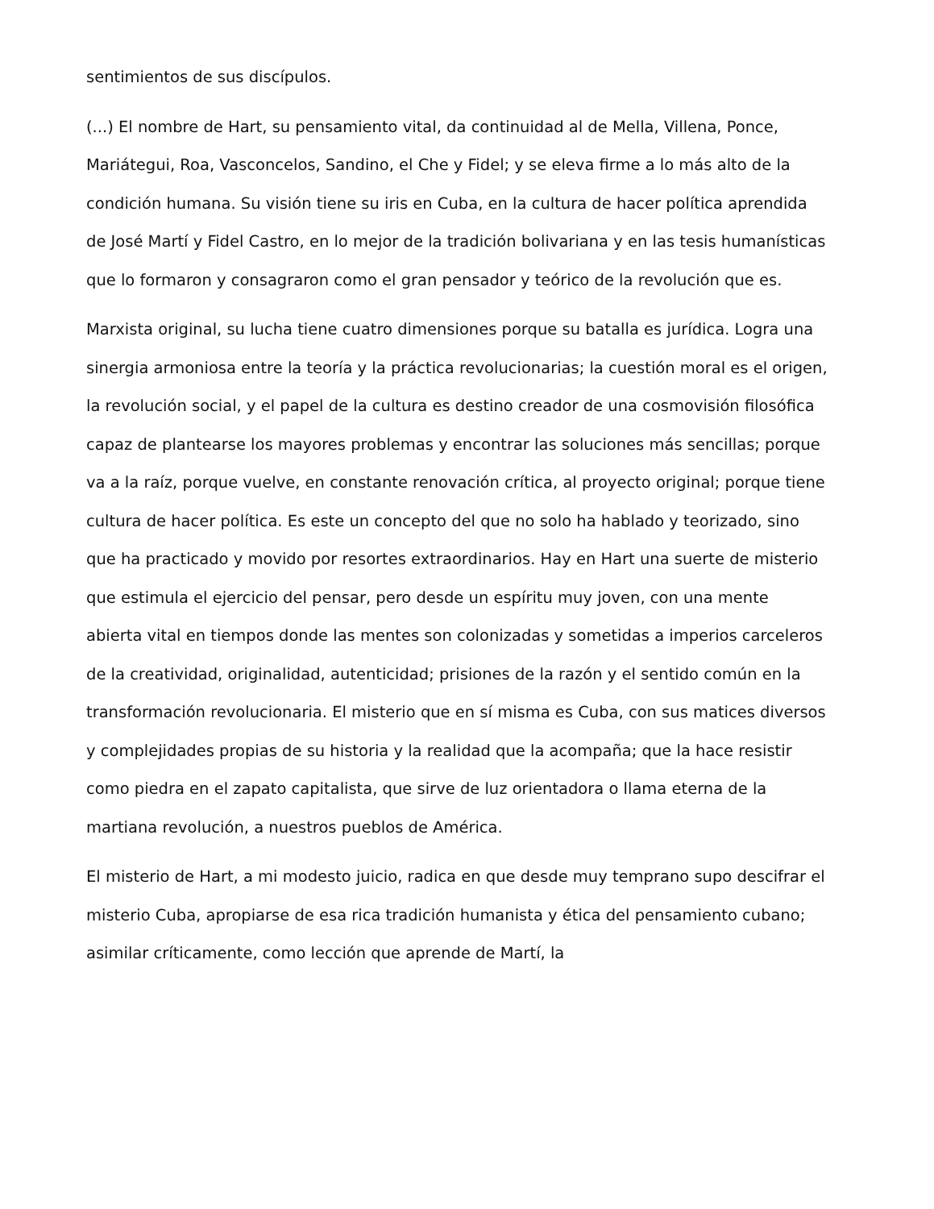sentimientos de sus discípulos.
(...) El nombre de Hart, su pensamiento vital, da continuidad al de Mella, Villena, Ponce, Mariátegui, Roa, Vasconcelos, Sandino, el Che y Fidel; y se eleva firme a lo más alto de la condición humana. Su visión tiene su iris en Cuba, en la cultura de hacer política aprendida de José Martí y Fidel Castro, en lo mejor de la tradición bolivariana y en las tesis humanísticas que lo formaron y consagraron como el gran pensador y teórico de la revolución que es.
Marxista original, su lucha tiene cuatro dimensiones porque su batalla es jurídica. Logra una sinergia armoniosa entre la teoría y la práctica revolucionarias; la cuestión moral es el origen, la revolución social, y el papel de la cultura es destino creador de una cosmovisión filosófica capaz de plantearse los mayores problemas y encontrar las soluciones más sencillas; porque va a la raíz, porque vuelve, en constante renovación crítica, al proyecto original; porque tiene cultura de hacer política. Es este un concepto del que no solo ha hablado y teorizado, sino que ha practicado y movido por resortes extraordinarios. Hay en Hart una suerte de misterio que estimula el ejercicio del pensar, pero desde un espíritu muy joven, con una mente abierta vital en tiempos donde las mentes son colonizadas y sometidas a imperios carceleros de la creatividad, originalidad, autenticidad; prisiones de la razón y el sentido común en la transformación revolucionaria. El misterio que en sí misma es Cuba, con sus matices diversos y complejidades propias de su historia y la realidad que la acompaña; que la hace resistir como piedra en el zapato capitalista, que sirve de luz orientadora o llama eterna de la martiana revolución, a nuestros pueblos de América.
El misterio de Hart, a mi modesto juicio, radica en que desde muy temprano supo descifrar el misterio Cuba, apropiarse de esa rica tradición humanista y ética del pensamiento cubano; asimilar críticamente, como lección que aprende de Martí, la